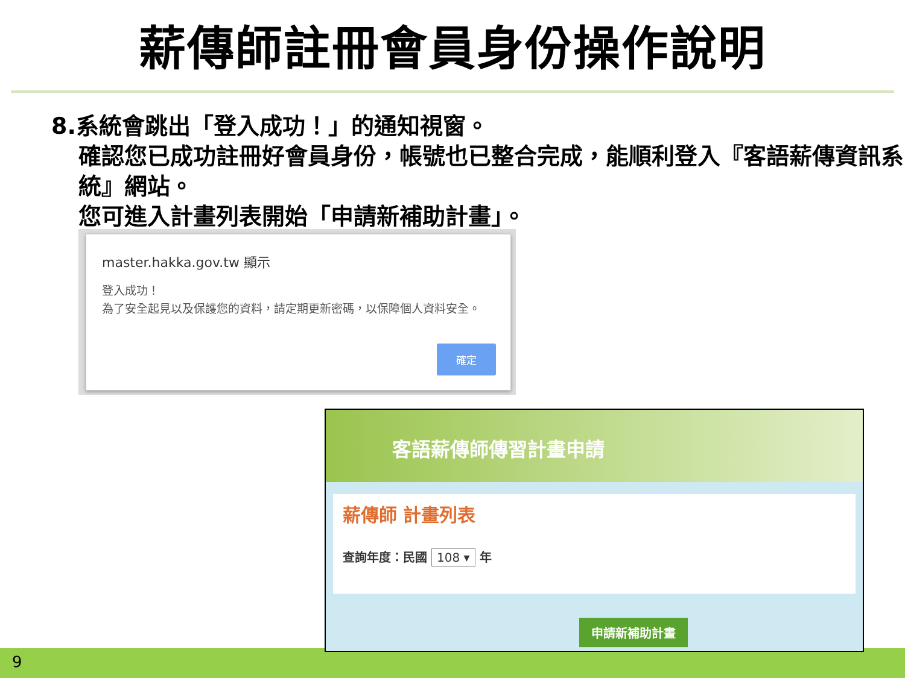薪傳師註冊會員身份操作說明
8.系統會跳出「登入成功！」的通知視窗。
確認您已成功註冊好會員身份，帳號也已整合完成，能順利登入『客語薪傳資訊系統』網站。
您可進入計畫列表開始「申請新補助計畫」。
master.hakka.gov.tw 顯示
登入成功！
為了安全起見以及保護您的資料，請定期更新密碼，以保障個人資料安全。
確定
9
客語薪傳師傳習計畫申請
薪傳師 計畫列表
查詢年度：民國 108 ▾ 年
申請新補助計畫